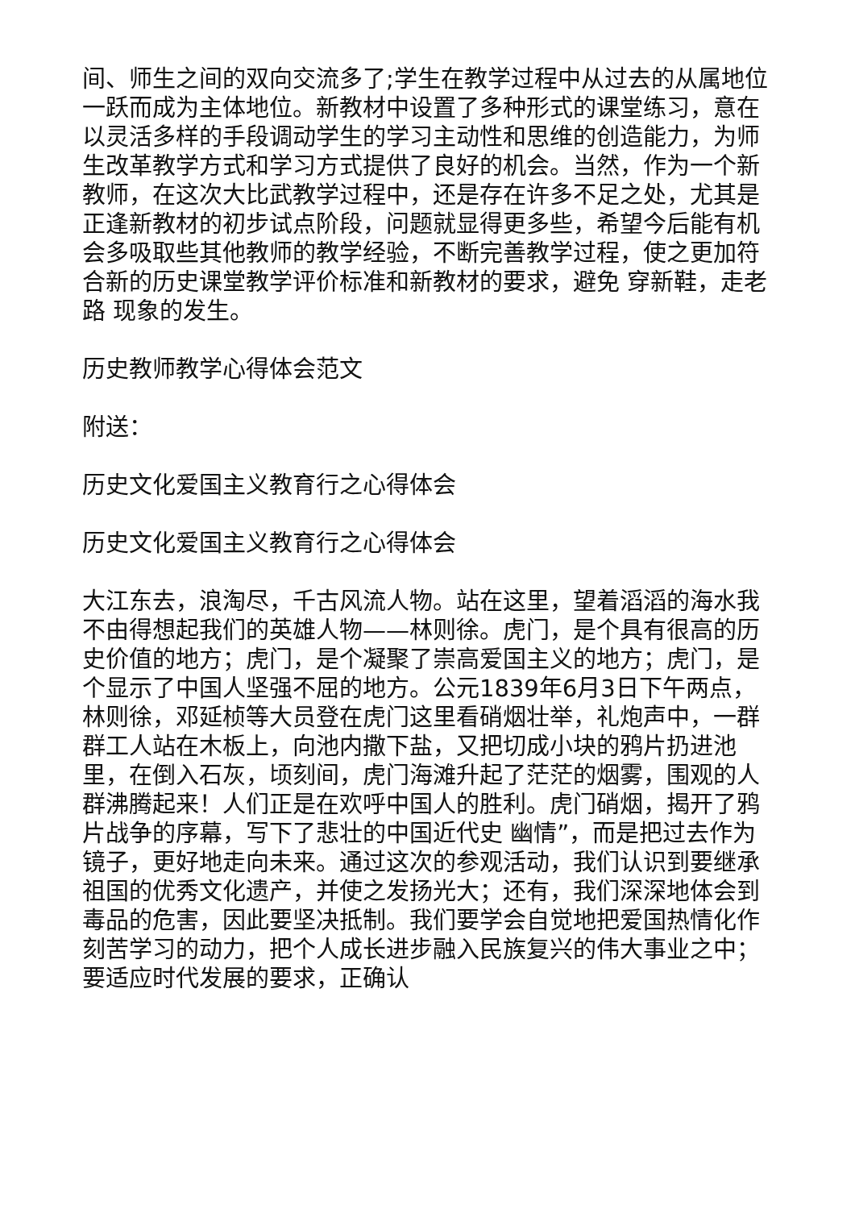间、师生之间的双向交流多了;学生在教学过程中从过去的从属地位一跃而成为主体地位。新教材中设置了多种形式的课堂练习，意在以灵活多样的手段调动学生的学习主动性和思维的创造能力，为师生改革教学方式和学习方式提供了良好的机会。当然，作为一个新教师，在这次大比武教学过程中，还是存在许多不足之处，尤其是正逢新教材的初步试点阶段，问题就显得更多些，希望今后能有机会多吸取些其他教师的教学经验，不断完善教学过程，使之更加符合新的历史课堂教学评价标准和新教材的要求，避免 穿新鞋，走老路 现象的发生。
历史教师教学心得体会范文
附送：
历史文化爱国主义教育行之心得体会
历史文化爱国主义教育行之心得体会
大江东去，浪淘尽，千古风流人物。站在这里，望着滔滔的海水我不由得想起我们的英雄人物——林则徐。虎门，是个具有很高的历史价值的地方；虎门，是个凝聚了崇高爱国主义的地方；虎门，是个显示了中国人坚强不屈的地方。公元1839年6月3日下午两点，林则徐，邓延桢等大员登在虎门这里看硝烟壮举，礼炮声中，一群群工人站在木板上，向池内撒下盐，又把切成小块的鸦片扔进池里，在倒入石灰，顷刻间，虎门海滩升起了茫茫的烟雾，围观的人群沸腾起来！人们正是在欢呼中国人的胜利。虎门硝烟，揭开了鸦片战争的序幕，写下了悲壮的中国近代史 幽情”，而是把过去作为镜子，更好地走向未来。通过这次的参观活动，我们认识到要继承祖国的优秀文化遗产，并使之发扬光大；还有，我们深深地体会到毒品的危害，因此要坚决抵制。我们要学会自觉地把爱国热情化作刻苦学习的动力，把个人成长进步融入民族复兴的伟大事业之中；要适应时代发展的要求，正确认